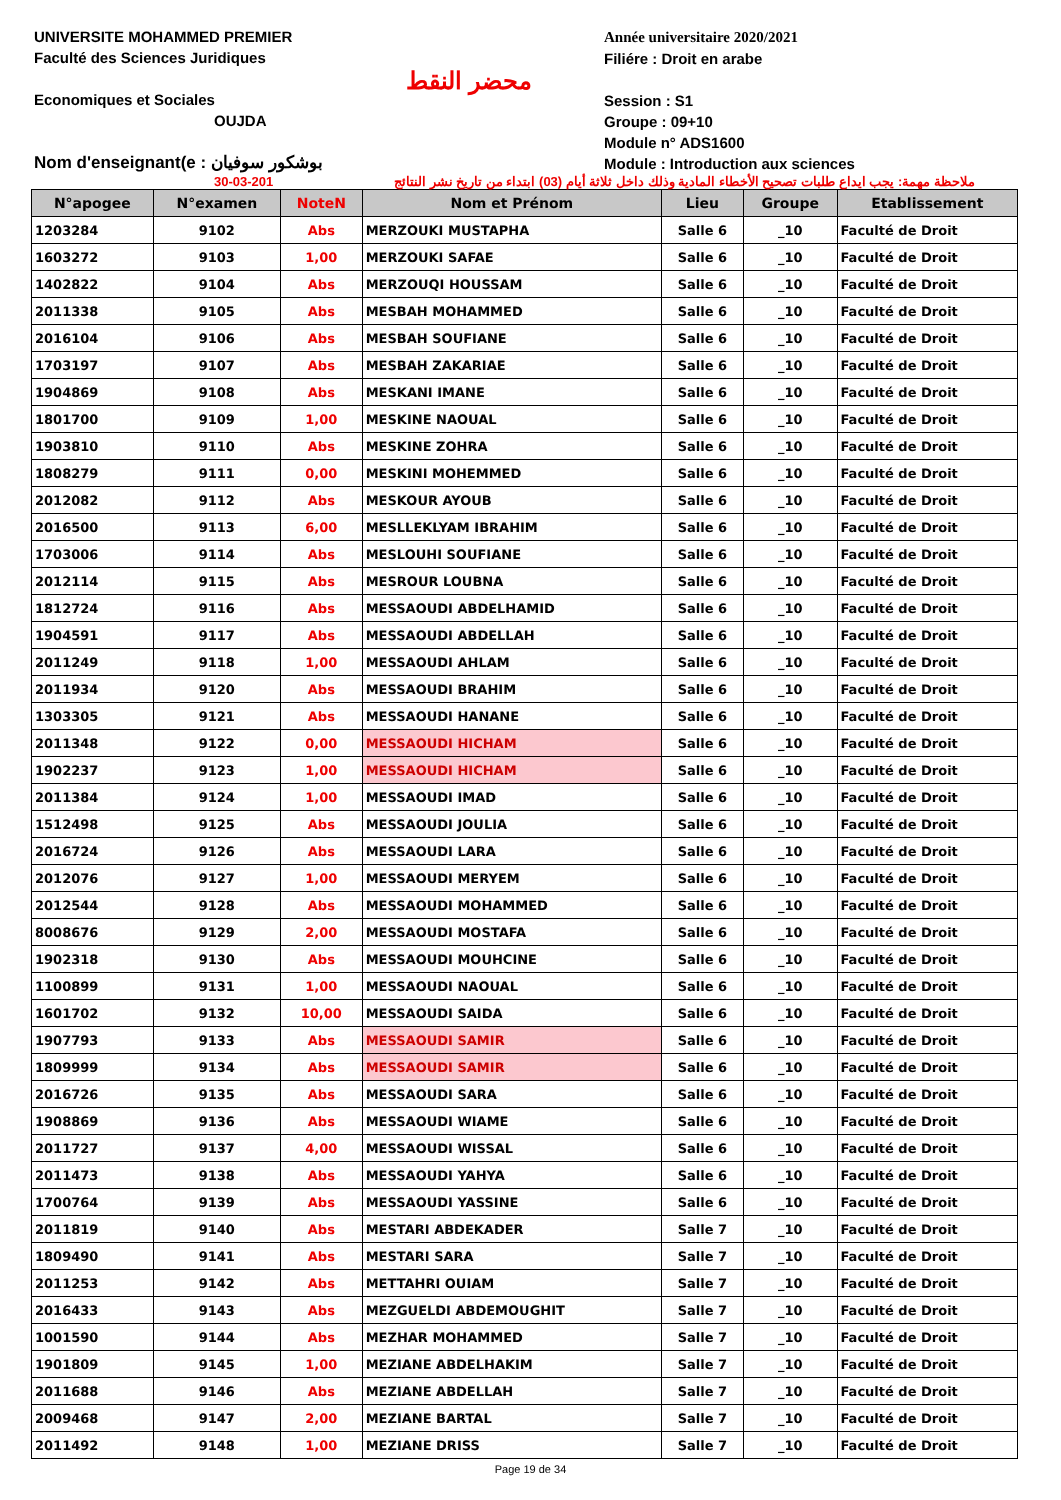UNIVERSITE MOHAMMED PREMIER
Faculté des Sciences Juridiques
Economiques et Sociales
OUJDA
Nom d'enseignant(e : بوشكور سوفيان
محضر النقط
Année universitaire 2020/2021
Filiére : Droit en arabe
Session : S1
Groupe : 09+10
Module n° ADS1600
Module : Introduction aux sciences
30-03-201 ملاحظة مهمة: يجب ايداع طلبات تصحيح الأخطاء المادية وذلك داخل ثلاثة أيام (03) ابتداء من تاريخ نشر النتائج
| N°apogee | N°examen | NoteN | Nom et Prénom | Lieu | Groupe | Etablissement |
| --- | --- | --- | --- | --- | --- | --- |
| 1203284 | 9102 | Abs | MERZOUKI MUSTAPHA | Salle 6 | _10 | Faculté de Droit |
| 1603272 | 9103 | 1,00 | MERZOUKI SAFAE | Salle 6 | _10 | Faculté de Droit |
| 1402822 | 9104 | Abs | MERZOUQI HOUSSAM | Salle 6 | _10 | Faculté de Droit |
| 2011338 | 9105 | Abs | MESBAH MOHAMMED | Salle 6 | _10 | Faculté de Droit |
| 2016104 | 9106 | Abs | MESBAH SOUFIANE | Salle 6 | _10 | Faculté de Droit |
| 1703197 | 9107 | Abs | MESBAH ZAKARIAE | Salle 6 | _10 | Faculté de Droit |
| 1904869 | 9108 | Abs | MESKANI IMANE | Salle 6 | _10 | Faculté de Droit |
| 1801700 | 9109 | 1,00 | MESKINE NAOUAL | Salle 6 | _10 | Faculté de Droit |
| 1903810 | 9110 | Abs | MESKINE ZOHRA | Salle 6 | _10 | Faculté de Droit |
| 1808279 | 9111 | 0,00 | MESKINI MOHEMMED | Salle 6 | _10 | Faculté de Droit |
| 2012082 | 9112 | Abs | MESKOUR AYOUB | Salle 6 | _10 | Faculté de Droit |
| 2016500 | 9113 | 6,00 | MESLLEKLYAM IBRAHIM | Salle 6 | _10 | Faculté de Droit |
| 1703006 | 9114 | Abs | MESLOUHI SOUFIANE | Salle 6 | _10 | Faculté de Droit |
| 2012114 | 9115 | Abs | MESROUR LOUBNA | Salle 6 | _10 | Faculté de Droit |
| 1812724 | 9116 | Abs | MESSAOUDI ABDELHAMID | Salle 6 | _10 | Faculté de Droit |
| 1904591 | 9117 | Abs | MESSAOUDI ABDELLAH | Salle 6 | _10 | Faculté de Droit |
| 2011249 | 9118 | 1,00 | MESSAOUDI AHLAM | Salle 6 | _10 | Faculté de Droit |
| 2011934 | 9120 | Abs | MESSAOUDI BRAHIM | Salle 6 | _10 | Faculté de Droit |
| 1303305 | 9121 | Abs | MESSAOUDI HANANE | Salle 6 | _10 | Faculté de Droit |
| 2011348 | 9122 | 0,00 | MESSAOUDI HICHAM | Salle 6 | _10 | Faculté de Droit |
| 1902237 | 9123 | 1,00 | MESSAOUDI HICHAM | Salle 6 | _10 | Faculté de Droit |
| 2011384 | 9124 | 1,00 | MESSAOUDI IMAD | Salle 6 | _10 | Faculté de Droit |
| 1512498 | 9125 | Abs | MESSAOUDI JOULIA | Salle 6 | _10 | Faculté de Droit |
| 2016724 | 9126 | Abs | MESSAOUDI LARA | Salle 6 | _10 | Faculté de Droit |
| 2012076 | 9127 | 1,00 | MESSAOUDI MERYEM | Salle 6 | _10 | Faculté de Droit |
| 2012544 | 9128 | Abs | MESSAOUDI MOHAMMED | Salle 6 | _10 | Faculté de Droit |
| 8008676 | 9129 | 2,00 | MESSAOUDI MOSTAFA | Salle 6 | _10 | Faculté de Droit |
| 1902318 | 9130 | Abs | MESSAOUDI MOUHCINE | Salle 6 | _10 | Faculté de Droit |
| 1100899 | 9131 | 1,00 | MESSAOUDI NAOUAL | Salle 6 | _10 | Faculté de Droit |
| 1601702 | 9132 | 10,00 | MESSAOUDI SAIDA | Salle 6 | _10 | Faculté de Droit |
| 1907793 | 9133 | Abs | MESSAOUDI SAMIR | Salle 6 | _10 | Faculté de Droit |
| 1809999 | 9134 | Abs | MESSAOUDI SAMIR | Salle 6 | _10 | Faculté de Droit |
| 2016726 | 9135 | Abs | MESSAOUDI SARA | Salle 6 | _10 | Faculté de Droit |
| 1908869 | 9136 | Abs | MESSAOUDI WIAME | Salle 6 | _10 | Faculté de Droit |
| 2011727 | 9137 | 4,00 | MESSAOUDI WISSAL | Salle 6 | _10 | Faculté de Droit |
| 2011473 | 9138 | Abs | MESSAOUDI YAHYA | Salle 6 | _10 | Faculté de Droit |
| 1700764 | 9139 | Abs | MESSAOUDI YASSINE | Salle 6 | _10 | Faculté de Droit |
| 2011819 | 9140 | Abs | MESTARI ABDEKADER | Salle 7 | _10 | Faculté de Droit |
| 1809490 | 9141 | Abs | MESTARI SARA | Salle 7 | _10 | Faculté de Droit |
| 2011253 | 9142 | Abs | METTAHRI OUIAM | Salle 7 | _10 | Faculté de Droit |
| 2016433 | 9143 | Abs | MEZGUELDI ABDEMOUGHIT | Salle 7 | _10 | Faculté de Droit |
| 1001590 | 9144 | Abs | MEZHAR MOHAMMED | Salle 7 | _10 | Faculté de Droit |
| 1901809 | 9145 | 1,00 | MEZIANE ABDELHAKIM | Salle 7 | _10 | Faculté de Droit |
| 2011688 | 9146 | Abs | MEZIANE ABDELLAH | Salle 7 | _10 | Faculté de Droit |
| 2009468 | 9147 | 2,00 | MEZIANE BARTAL | Salle 7 | _10 | Faculté de Droit |
| 2011492 | 9148 | 1,00 | MEZIANE DRISS | Salle 7 | _10 | Faculté de Droit |
Page 19 de 34